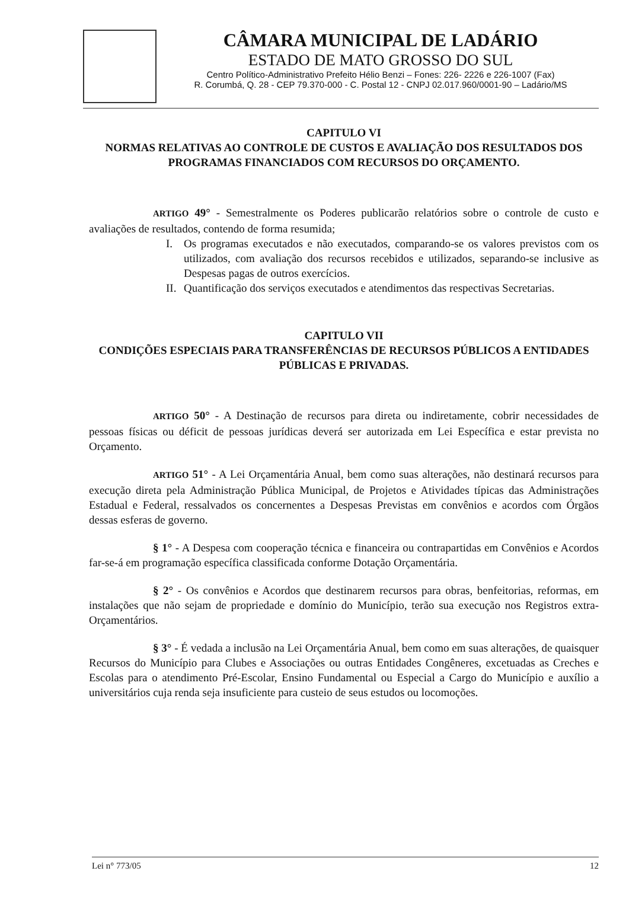CÂMARA MUNICIPAL DE LADÁRIO
ESTADO DE MATO GROSSO DO SUL
Centro Político-Administrativo Prefeito Hélio Benzi – Fones: 226- 2226 e 226-1007 (Fax)
R. Corumbá, Q. 28 - CEP 79.370-000 - C. Postal 12 - CNPJ 02.017.960/0001-90 – Ladário/MS
CAPITULO VI
NORMAS RELATIVAS AO CONTROLE DE CUSTOS E AVALIAÇÃO DOS RESULTADOS DOS PROGRAMAS FINANCIADOS COM RECURSOS DO ORÇAMENTO.
ARTIGO 49° - Semestralmente os Poderes publicarão relatórios sobre o controle de custo e avaliações de resultados, contendo de forma resumida;
I. Os programas executados e não executados, comparando-se os valores previstos com os utilizados, com avaliação dos recursos recebidos e utilizados, separando-se inclusive as Despesas pagas de outros exercícios.
II.
Quantificação dos serviços executados e atendimentos das respectivas Secretarias.
CAPITULO VII
CONDIÇÕES ESPECIAIS PARA TRANSFERÊNCIAS DE RECURSOS PÚBLICOS A ENTIDADES PÚBLICAS E PRIVADAS.
ARTIGO 50° - A Destinação de recursos para direta ou indiretamente, cobrir necessidades de pessoas físicas ou déficit de pessoas jurídicas deverá ser autorizada em Lei Específica e estar prevista no Orçamento.
ARTIGO 51° - A Lei Orçamentária Anual, bem como suas alterações, não destinará recursos para execução direta pela Administração Pública Municipal, de Projetos e Atividades típicas das Administrações Estadual e Federal, ressalvados os concernentes a Despesas Previstas em convênios e acordos com Órgãos dessas esferas de governo.
§ 1° - A Despesa com cooperação técnica e financeira ou contrapartidas em Convênios e Acordos far-se-á em programação específica classificada conforme Dotação Orçamentária.
§ 2° - Os convênios e Acordos que destinarem recursos para obras, benfeitorias, reformas, em instalações que não sejam de propriedade e domínio do Município, terão sua execução nos Registros extra-Orçamentários.
§ 3° - É vedada a inclusão na Lei Orçamentária Anual, bem como em suas alterações, de quaisquer Recursos do Município para Clubes e Associações ou outras Entidades Congêneres, excetuadas as Creches e Escolas para o atendimento Pré-Escolar, Ensino Fundamental ou Especial a Cargo do Município e auxílio a universitários cuja renda seja insuficiente para custeio de seus estudos ou locomoções.
Lei n° 773/05 12